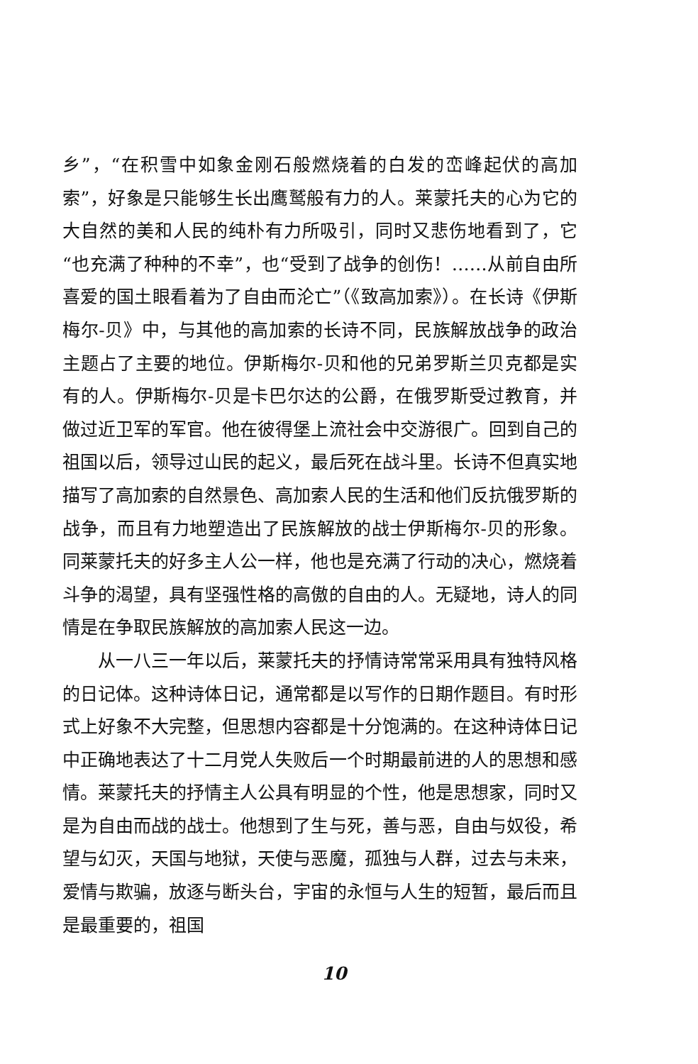乡”，“在积雪中如象金刚石般燃烧着的白发的峦峰起伏的高加索”，好象是只能够生长出鹰鹫般有力的人。莱蒙托夫的心为它的大自然的美和人民的纯朴有力所吸引，同时又悲伤地看到了，它“也充满了种种的不幸”，也“受到了战争的创伤！……从前自由所喜爱的国土眼看着为了自由而沦亡”（《致高加索》）。在长诗《伊斯梅尔-贝》中，与其他的高加索的长诗不同，民族解放战争的政治主题占了主要的地位。伊斯梅尔-贝和他的兄弟罗斯兰贝克都是实有的人。伊斯梅尔-贝是卡巴尔达的公爵，在俄罗斯受过教育，并做过近卫军的军官。他在彼得堡上流社会中交游很广。回到自己的祖国以后，领导过山民的起义，最后死在战斗里。长诗不但真实地描写了高加索的自然景色、高加索人民的生活和他们反抗俄罗斯的战争，而且有力地塑造出了民族解放的战士伊斯梅尔-贝的形象。同莱蒙托夫的好多主人公一样，他也是充满了行动的决心，燃烧着斗争的渴望，具有坚强性格的高傲的自由的人。无疑地，诗人的同情是在争取民族解放的高加索人民这一边。
从一八三一年以后，莱蒙托夫的抒情诗常常采用具有独特风格的日记体。这种诗体日记，通常都是以写作的日期作题目。有时形式上好象不大完整，但思想内容都是十分饱满的。在这种诗体日记中正确地表达了十二月党人失败后一个时期最前进的人的思想和感情。莱蒙托夫的抒情主人公具有明显的个性，他是思想家，同时又是为自由而战的战士。他想到了生与死，善与恶，自由与奴役，希望与幻灭，天国与地狱，天使与恶魔，孤独与人群，过去与未来，爱情与欺骗，放逐与断头台，宇宙的永恒与人生的短暂，最后而且是最重要的，祖国
10